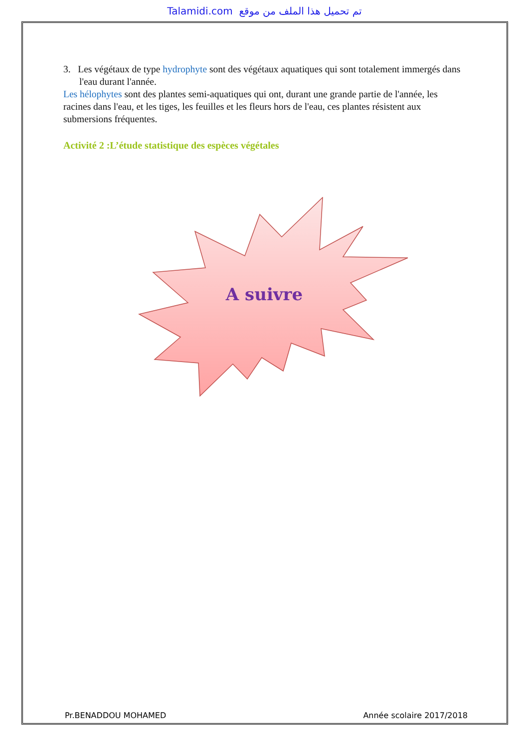Talamidi.com تم تحميل هذا الملف من موقع
3. Les végétaux de type hydrophyte sont des végétaux aquatiques qui sont totalement immergés dans l'eau durant l'année.
Les hélophytes sont des plantes semi-aquatiques qui ont, durant une grande partie de l'année, les racines dans l'eau, et les tiges, les feuilles et les fleurs hors de l'eau, ces plantes résistent aux submersions fréquentes.
Activité 2 :L’étude statistique des espèces végétales
A suivre
Pr.BENADDOU MOHAMED Année scolaire 2017/2018